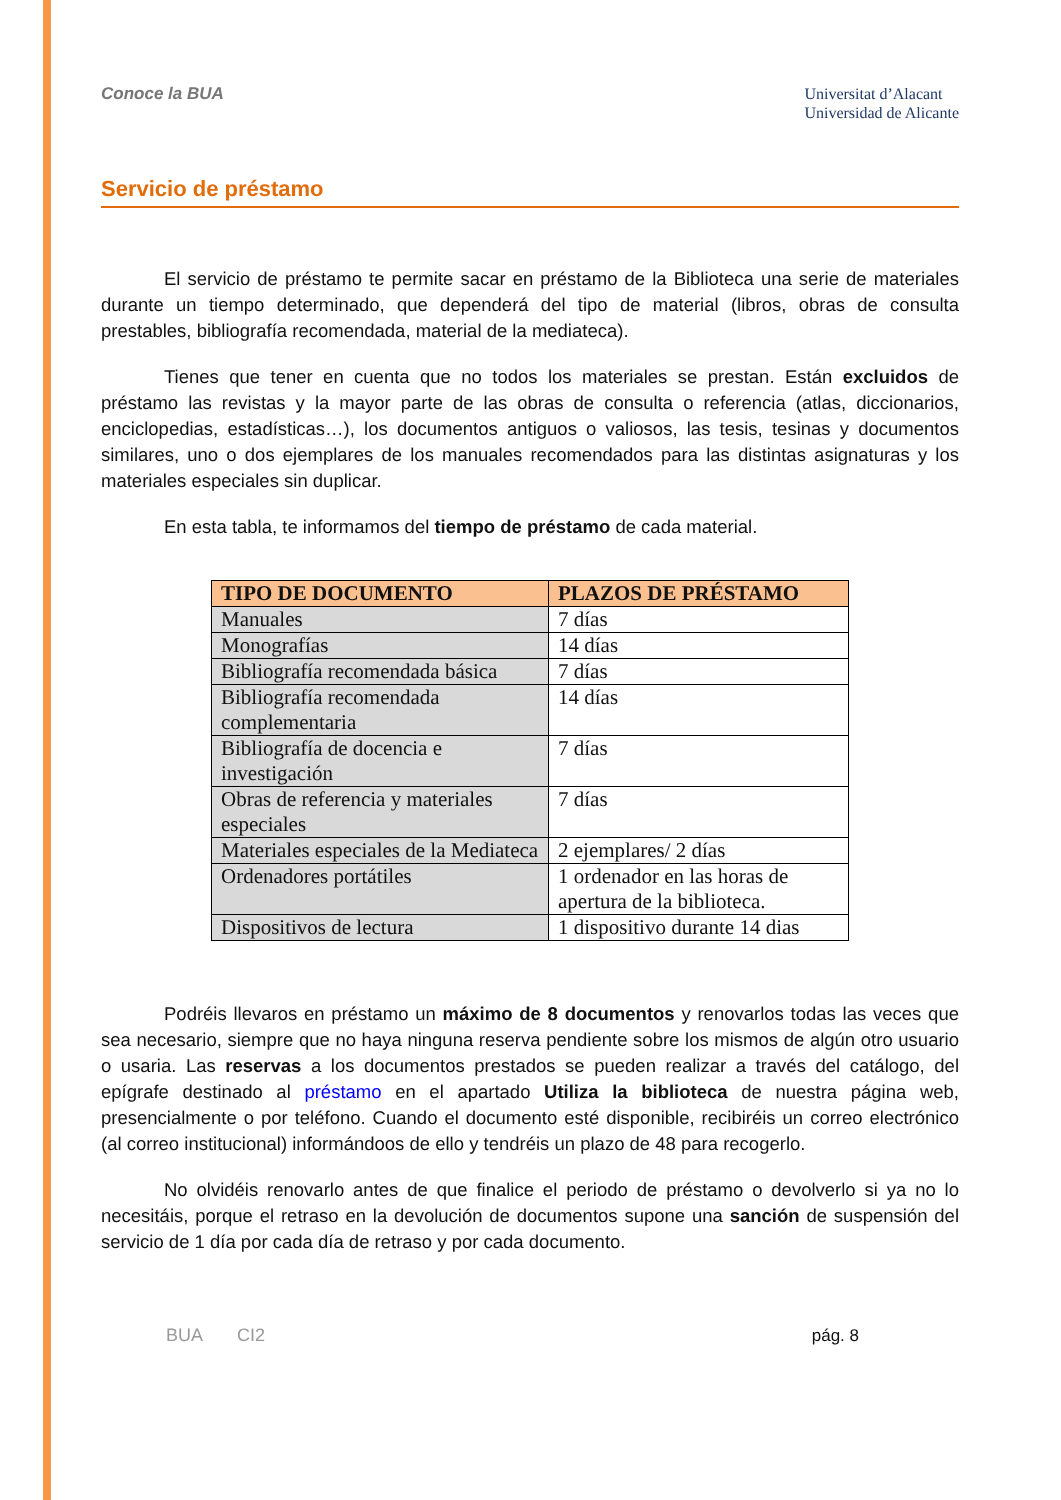Conoce la BUA
Universitat d’Alacant
Universidad de Alicante
Servicio de préstamo
El servicio de préstamo te permite sacar en préstamo de la Biblioteca una serie de materiales durante un tiempo determinado, que dependerá del tipo de material (libros, obras de consulta prestables, bibliografía recomendada, material de la mediateca).
Tienes que tener en cuenta que no todos los materiales se prestan. Están excluidos de préstamo las revistas y la mayor parte de las obras de consulta o referencia (atlas, diccionarios, enciclopedias, estadísticas…), los documentos antiguos o valiosos, las tesis, tesinas y documentos similares, uno o dos ejemplares de los manuales recomendados para las distintas asignaturas y los materiales especiales sin duplicar.
En esta tabla, te informamos del tiempo de préstamo de cada material.
| TIPO DE DOCUMENTO | PLAZOS DE PRÉSTAMO |
| --- | --- |
| Manuales | 7 días |
| Monografías | 14 días |
| Bibliografía recomendada básica | 7 días |
| Bibliografía recomendada complementaria | 14 días |
| Bibliografía de docencia e investigación | 7 días |
| Obras de referencia y materiales especiales | 7 días |
| Materiales especiales de la Mediateca | 2 ejemplares/ 2 días |
| Ordenadores portátiles | 1 ordenador en las horas de apertura de la biblioteca. |
| Dispositivos de lectura | 1 dispositivo durante 14 dias |
Podréis llevaros en préstamo un máximo de 8 documentos y renovarlos todas las veces que sea necesario, siempre que no haya ninguna reserva pendiente sobre los mismos de algún otro usuario o usaria. Las reservas a los documentos prestados se pueden realizar a través del catálogo, del epígrafe destinado al préstamo en el apartado Utiliza la biblioteca de nuestra página web, presencialmente o por teléfono. Cuando el documento esté disponible, recibiréis un correo electrónico (al correo institucional) informándoos de ello y tendréis un plazo de 48 para recogerlo.
No olvidéis renovarlo antes de que finalice el periodo de préstamo o devolverlo si ya no lo necesitáis, porque el retraso en la devolución de documentos supone una sanción de suspensión del servicio de 1 día por cada día de retraso y por cada documento.
BUA CI2 pág. 8